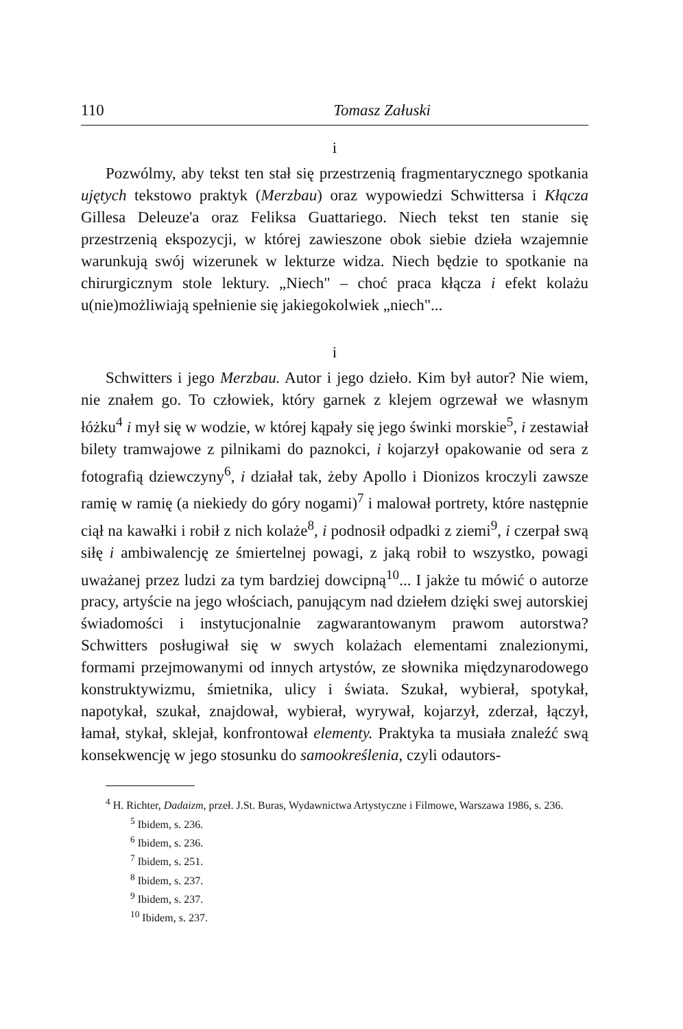110 Tomasz Załuski
i
Pozwólmy, aby tekst ten stał się przestrzenią fragmentarycznego spotkania ujętych tekstowo praktyk (Merzbau) oraz wypowiedzi Schwittersa i Kłącza Gillesa Deleuze'a oraz Feliksa Guattariego. Niech tekst ten stanie się przestrzenią ekspozycji, w której zawieszone obok siebie dzieła wzajemnie warunkują swój wizerunek w lekturze widza. Niech będzie to spotkanie na chirurgicznym stole lektury. „Niech" – choć praca kłącza i efekt kolażu u(nie)możliwiają spełnienie się jakiegokolwiek „niech"...
i
Schwitters i jego Merzbau. Autor i jego dzieło. Kim był autor? Nie wiem, nie znałem go. To człowiek, który garnek z klejem ogrzewał we własnym łóżku<sup>4</sup> i mył się w wodzie, w której kąpały się jego świnki morskie<sup>5</sup>, i zestawiał bilety tramwajowe z pilnikami do paznokci, i kojarzył opakowanie od sera z fotografią dziewczyny<sup>6</sup>, i działał tak, żeby Apollo i Dionizos kroczyli zawsze ramię w ramię (a niekiedy do góry nogami)<sup>7</sup> i malował portrety, które następnie ciął na kawałki i robił z nich kolaże<sup>8</sup>, i podnosił odpadki z ziemi<sup>9</sup>, i czerpał swą siłę i ambiwalencję ze śmiertelnej powagi, z jaką robił to wszystko, powagi uważanej przez ludzi za tym bardziej dowcipną<sup>10</sup>... I jakże tu mówić o autorze pracy, artyście na jego włościach, panującym nad dziełem dzięki swej autorskiej świadomości i instytucjonalnie zagwarantowanym prawom autorstwa? Schwitters posługiwał się w swych kolażach elementami znalezionymi, formami przejmowanymi od innych artystów, ze słownika międzynarodowego konstruktywizmu, śmietnika, ulicy i świata. Szukał, wybierał, spotykał, napotykał, szukał, znajdował, wybierał, wyrywał, kojarzył, zderzał, łączył, łamał, stykał, sklejał, konfrontował elementy. Praktyka ta musiała znaleźć swą konsekwencję w jego stosunku do samookreślenia, czyli odautors-
<sup>4</sup> H. Richter, Dadaizm, przeł. J.St. Buras, Wydawnictwa Artystyczne i Filmowe, Warszawa 1986, s. 236.
<sup>5</sup> Ibidem, s. 236.
<sup>6</sup> Ibidem, s. 236.
<sup>7</sup> Ibidem, s. 251.
<sup>8</sup> Ibidem, s. 237.
<sup>9</sup> Ibidem, s. 237.
<sup>10</sup> Ibidem, s. 237.